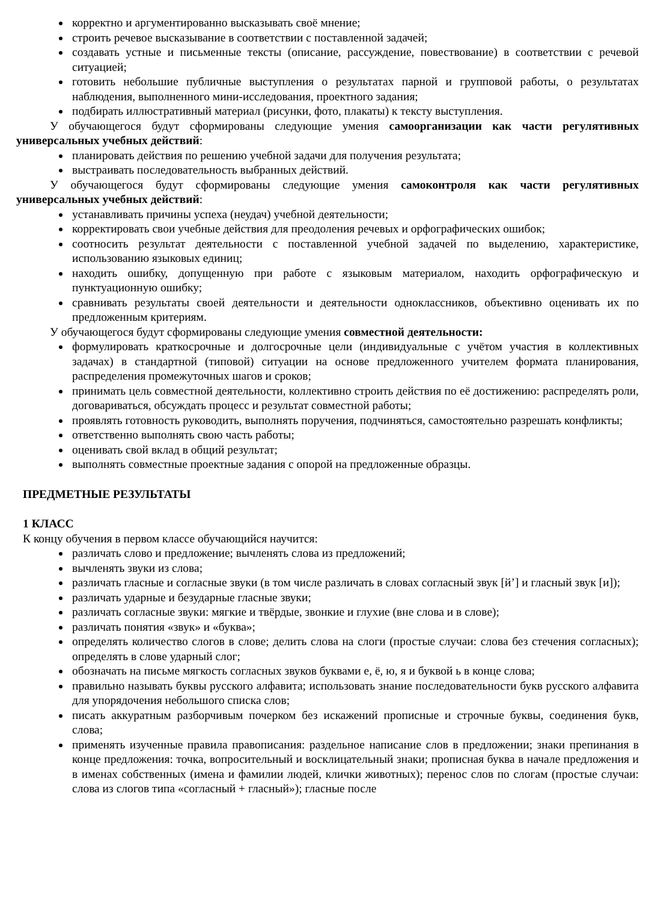корректно и аргументированно высказывать своё мнение;
строить речевое высказывание в соответствии с поставленной задачей;
создавать устные и письменные тексты (описание, рассуждение, повествование) в соответствии с речевой ситуацией;
готовить небольшие публичные выступления о результатах парной и групповой работы, о результатах наблюдения, выполненного мини-исследования, проектного задания;
подбирать иллюстративный материал (рисунки, фото, плакаты) к тексту выступления.
У обучающегося будут сформированы следующие умения самоорганизации как части регулятивных универсальных учебных действий:
планировать действия по решению учебной задачи для получения результата;
выстраивать последовательность выбранных действий.
У обучающегося будут сформированы следующие умения самоконтроля как части регулятивных универсальных учебных действий:
устанавливать причины успеха (неудач) учебной деятельности;
корректировать свои учебные действия для преодоления речевых и орфографических ошибок;
соотносить результат деятельности с поставленной учебной задачей по выделению, характеристике, использованию языковых единиц;
находить ошибку, допущенную при работе с языковым материалом, находить орфографическую и пунктуационную ошибку;
сравнивать результаты своей деятельности и деятельности одноклассников, объективно оценивать их по предложенным критериям.
У обучающегося будут сформированы следующие умения совместной деятельности:
формулировать краткосрочные и долгосрочные цели (индивидуальные с учётом участия в коллективных задачах) в стандартной (типовой) ситуации на основе предложенного учителем формата планирования, распределения промежуточных шагов и сроков;
принимать цель совместной деятельности, коллективно строить действия по её достижению: распределять роли, договариваться, обсуждать процесс и результат совместной работы;
проявлять готовность руководить, выполнять поручения, подчиняться, самостоятельно разрешать конфликты;
ответственно выполнять свою часть работы;
оценивать свой вклад в общий результат;
выполнять совместные проектные задания с опорой на предложенные образцы.
ПРЕДМЕТНЫЕ РЕЗУЛЬТАТЫ
1 КЛАСС
К концу обучения в первом классе обучающийся научится:
различать слово и предложение; вычленять слова из предложений;
вычленять звуки из слова;
различать гласные и согласные звуки (в том числе различать в словах согласный звук [й’] и гласный звук [и]);
различать ударные и безударные гласные звуки;
различать согласные звуки: мягкие и твёрдые, звонкие и глухие (вне слова и в слове);
различать понятия «звук» и «буква»;
определять количество слогов в слове; делить слова на слоги (простые случаи: слова без стечения согласных); определять в слове ударный слог;
обозначать на письме мягкость согласных звуков буквами е, ё, ю, я и буквой ь в конце слова;
правильно называть буквы русского алфавита; использовать знание последовательности букв русского алфавита для упорядочения небольшого списка слов;
писать аккуратным разборчивым почерком без искажений прописные и строчные буквы, соединения букв, слова;
применять изученные правила правописания: раздельное написание слов в предложении; знаки препинания в конце предложения: точка, вопросительный и восклицательный знаки; прописная буква в начале предложения и в именах собственных (имена и фамилии людей, клички животных); перенос слов по слогам (простые случаи: слова из слогов типа «согласный + гласный»); гласные после